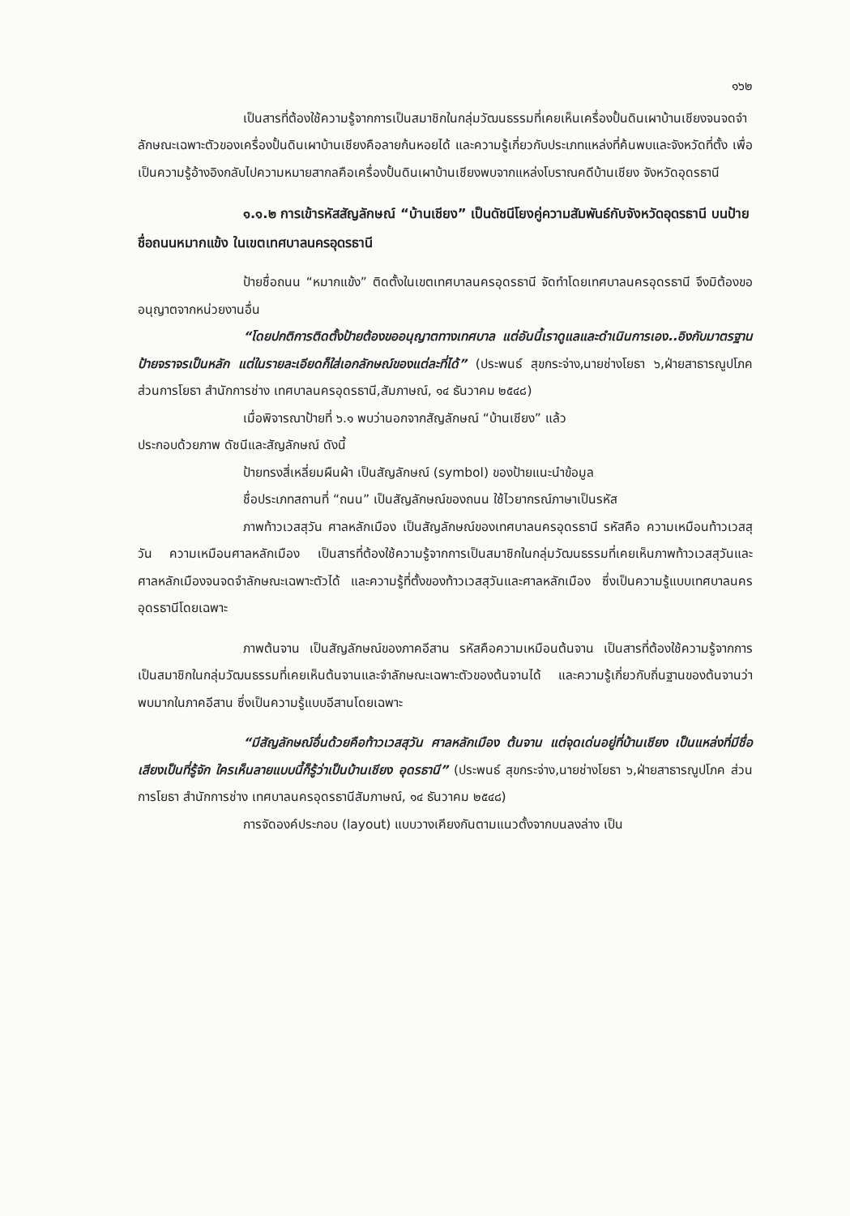๑๖๒
เป็นสารที่ต้องใช้ความรู้จากการเป็นสมาชิกในกลุ่มวัฒนธรรมที่เคยเห็นเครื่องปั้นดินเผาบ้านเชียงจนจดจำลักษณะเฉพาะตัวของเครื่องปั้นดินเผาบ้านเชียงคือลายก้นหอยได้ และความรู้เกี่ยวกับประเภทแหล่งที่ค้นพบและจังหวัดที่ตั้ง เพื่อเป็นความรู้อ้างอิงกลับไปความหมายสากลคือเครื่องปั้นดินเผาบ้านเชียงพบจากแหล่งโบราณคดีบ้านเชียง จังหวัดอุดรธานี
๑.๑.๒ การเข้ารหัสสัญลักษณ์ “บ้านเชียง” เป็นดัชนีโยงคู่ความสัมพันธ์กับจังหวัดอุดรธานี บนป้ายชื่อถนนหมากแข้ง ในเขตเทศบาลนครอุดรธานี
ป้ายชื่อถนน “หมากแข้ง” ติดตั้งในเขตเทศบาลนครอุดรธานี จัดทำโดยเทศบาลนครอุดรธานี จึงมิต้องขออนุญาตจากหน่วยงานอื่น
“โดยปกติการติดตั้งป้ายต้องขออนุญาตทางเทศบาล แต่อันนี้เราดูแลและดำเนินการเอง..อิงกับมาตรฐานป้ายจราจรเป็นหลัก แต่ในรายละเอียดก็ใส่เอกลักษณ์ของแต่ละที่ได้” (ประพนธ์ สุขกระจ่าง,นายช่างโยธา ๖,ฝ่ายสาธารณูปโภค ส่วนการโยธา สำนักการช่าง เทศบาลนครอุดรธานี,สัมภาษณ์, ๑๔ ธันวาคม ๒๕๔๘)
เมื่อพิจารณาป้ายที่ ๖.๑ พบว่านอกจากสัญลักษณ์ “บ้านเชียง” แล้ว
ประกอบด้วยภาพ ดัชนีและสัญลักษณ์ ดังนี้
ป้ายทรงสี่เหลี่ยมผืนผ้า เป็นสัญลักษณ์ (symbol) ของป้ายแนะนำข้อมูล
ชื่อประเภทสถานที่ “ถนน” เป็นสัญลักษณ์ของถนน ใช้ไวยากรณ์ภาษาเป็นรหัส
ภาพท้าวเวสสุวัน ศาลหลักเมือง เป็นสัญลักษณ์ของเทศบาลนครอุดรธานี รหัสคือ ความเหมือนท้าวเวสสุวัน ความเหมือนศาลหลักเมือง เป็นสารที่ต้องใช้ความรู้จากการเป็นสมาชิกในกลุ่มวัฒนธรรมที่เคยเห็นภาพท้าวเวสสุวันและศาลหลักเมืองจนจดจำลักษณะเฉพาะตัวได้ และความรู้ที่ตั้งของท้าวเวสสุวันและศาลหลักเมือง ซึ่งเป็นความรู้แบบเทศบาลนครอุดรธานีโดยเฉพาะ
ภาพต้นจาน เป็นสัญลักษณ์ของภาคอีสาน รหัสคือความเหมือนต้นจาน เป็นสารที่ต้องใช้ความรู้จากการเป็นสมาชิกในกลุ่มวัฒนธรรมที่เคยเห็นต้นจานและจำลักษณะเฉพาะตัวของต้นจานได้ และความรู้เกี่ยวกับถิ่นฐานของต้นจานว่าพบมากในภาคอีสาน ซึ่งเป็นความรู้แบบอีสานโดยเฉพาะ
“มีสัญลักษณ์อื่นด้วยคือท้าวเวสสุวัน ศาลหลักเมือง ต้นจาน แต่จุดเด่นอยู่ที่บ้านเชียง เป็นแหล่งที่มีชื่อเสียงเป็นที่รู้จัก ใครเห็นลายแบบนี้ก็รู้ว่าเป็นบ้านเชียง อุดรธานี” (ประพนธ์ สุขกระจ่าง,นายช่างโยธา ๖,ฝ่ายสาธารณูปโภค ส่วนการโยธา สำนักการช่าง เทศบาลนครอุดรธานีสัมภาษณ์, ๑๔ ธันวาคม ๒๕๔๘)
การจัดองค์ประกอบ (layout) แบบวางเคียงกันตามแนวตั้งจากบนลงล่าง เป็น